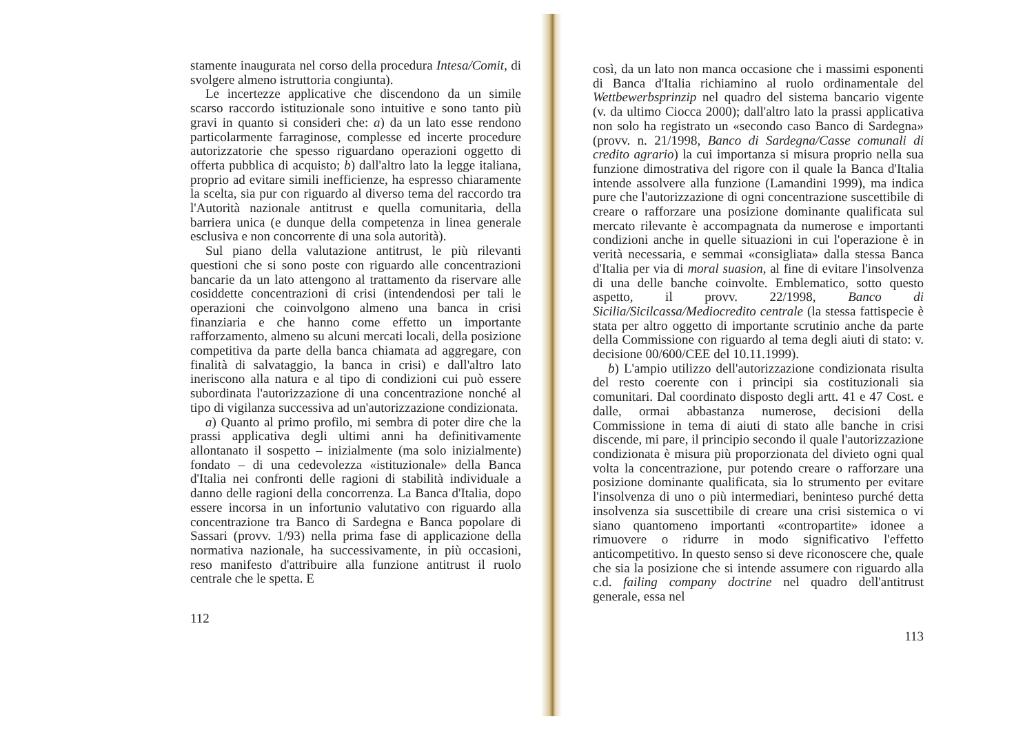stamente inaugurata nel corso della procedura Intesa/Comit, di svolgere almeno istruttoria congiunta).
Le incertezze applicative che discendono da un simile scarso raccordo istituzionale sono intuitive e sono tanto più gravi in quanto si consideri che: a) da un lato esse rendono particolarmente farraginose, complesse ed incerte procedure autorizzatorie che spesso riguardano operazioni oggetto di offerta pubblica di acquisto; b) dall'altro lato la legge italiana, proprio ad evitare simili inefficienze, ha espresso chiaramente la scelta, sia pur con riguardo al diverso tema del raccordo tra l'Autorità nazionale antitrust e quella comunitaria, della barriera unica (e dunque della competenza in linea generale esclusiva e non concorrente di una sola autorità).
Sul piano della valutazione antitrust, le più rilevanti questioni che si sono poste con riguardo alle concentrazioni bancarie da un lato attengono al trattamento da riservare alle cosiddette concentrazioni di crisi (intendendosi per tali le operazioni che coinvolgono almeno una banca in crisi finanziaria e che hanno come effetto un importante rafforzamento, almeno su alcuni mercati locali, della posizione competitiva da parte della banca chiamata ad aggregare, con finalità di salvataggio, la banca in crisi) e dall'altro lato ineriscono alla natura e al tipo di condizioni cui può essere subordinata l'autorizzazione di una concentrazione nonché al tipo di vigilanza successiva ad un'autorizzazione condizionata.
a) Quanto al primo profilo, mi sembra di poter dire che la prassi applicativa degli ultimi anni ha definitivamente allontanato il sospetto – inizialmente (ma solo inizialmente) fondato – di una cedevolezza «istituzionale» della Banca d'Italia nei confronti delle ragioni di stabilità individuale a danno delle ragioni della concorrenza. La Banca d'Italia, dopo essere incorsa in un infortunio valutativo con riguardo alla concentrazione tra Banco di Sardegna e Banca popolare di Sassari (provv. 1/93) nella prima fase di applicazione della normativa nazionale, ha successivamente, in più occasioni, reso manifesto d'attribuire alla funzione antitrust il ruolo centrale che le spetta. E
112
così, da un lato non manca occasione che i massimi esponenti di Banca d'Italia richiamino al ruolo ordinamentale del Wettbewerbsprinzip nel quadro del sistema bancario vigente (v. da ultimo Ciocca 2000); dall'altro lato la prassi applicativa non solo ha registrato un «secondo caso Banco di Sardegna» (provv. n. 21/1998, Banco di Sardegna/Casse comunali di credito agrario) la cui importanza si misura proprio nella sua funzione dimostrativa del rigore con il quale la Banca d'Italia intende assolvere alla funzione (Lamandini 1999), ma indica pure che l'autorizzazione di ogni concentrazione suscettibile di creare o rafforzare una posizione dominante qualificata sul mercato rilevante è accompagnata da numerose e importanti condizioni anche in quelle situazioni in cui l'operazione è in verità necessaria, e semmai «consigliata» dalla stessa Banca d'Italia per via di moral suasion, al fine di evitare l'insolvenza di una delle banche coinvolte. Emblematico, sotto questo aspetto, il provv. 22/1998, Banco di Sicilia/Sicilcassa/Mediocredito centrale (la stessa fattispecie è stata per altro oggetto di importante scrutinio anche da parte della Commissione con riguardo al tema degli aiuti di stato: v. decisione 00/600/CEE del 10.11.1999).
b) L'ampio utilizzo dell'autorizzazione condizionata risulta del resto coerente con i principi sia costituzionali sia comunitari. Dal coordinato disposto degli artt. 41 e 47 Cost. e dalle, ormai abbastanza numerose, decisioni della Commissione in tema di aiuti di stato alle banche in crisi discende, mi pare, il principio secondo il quale l'autorizzazione condizionata è misura più proporzionata del divieto ogni qual volta la concentrazione, pur potendo creare o rafforzare una posizione dominante qualificata, sia lo strumento per evitare l'insolvenza di uno o più intermediari, beninteso purché detta insolvenza sia suscettibile di creare una crisi sistemica o vi siano quantomeno importanti «contropartite» idonee a rimuovere o ridurre in modo significativo l'effetto anticompetitivo. In questo senso si deve riconoscere che, quale che sia la posizione che si intende assumere con riguardo alla c.d. failing company doctrine nel quadro dell'antitrust generale, essa nel
113